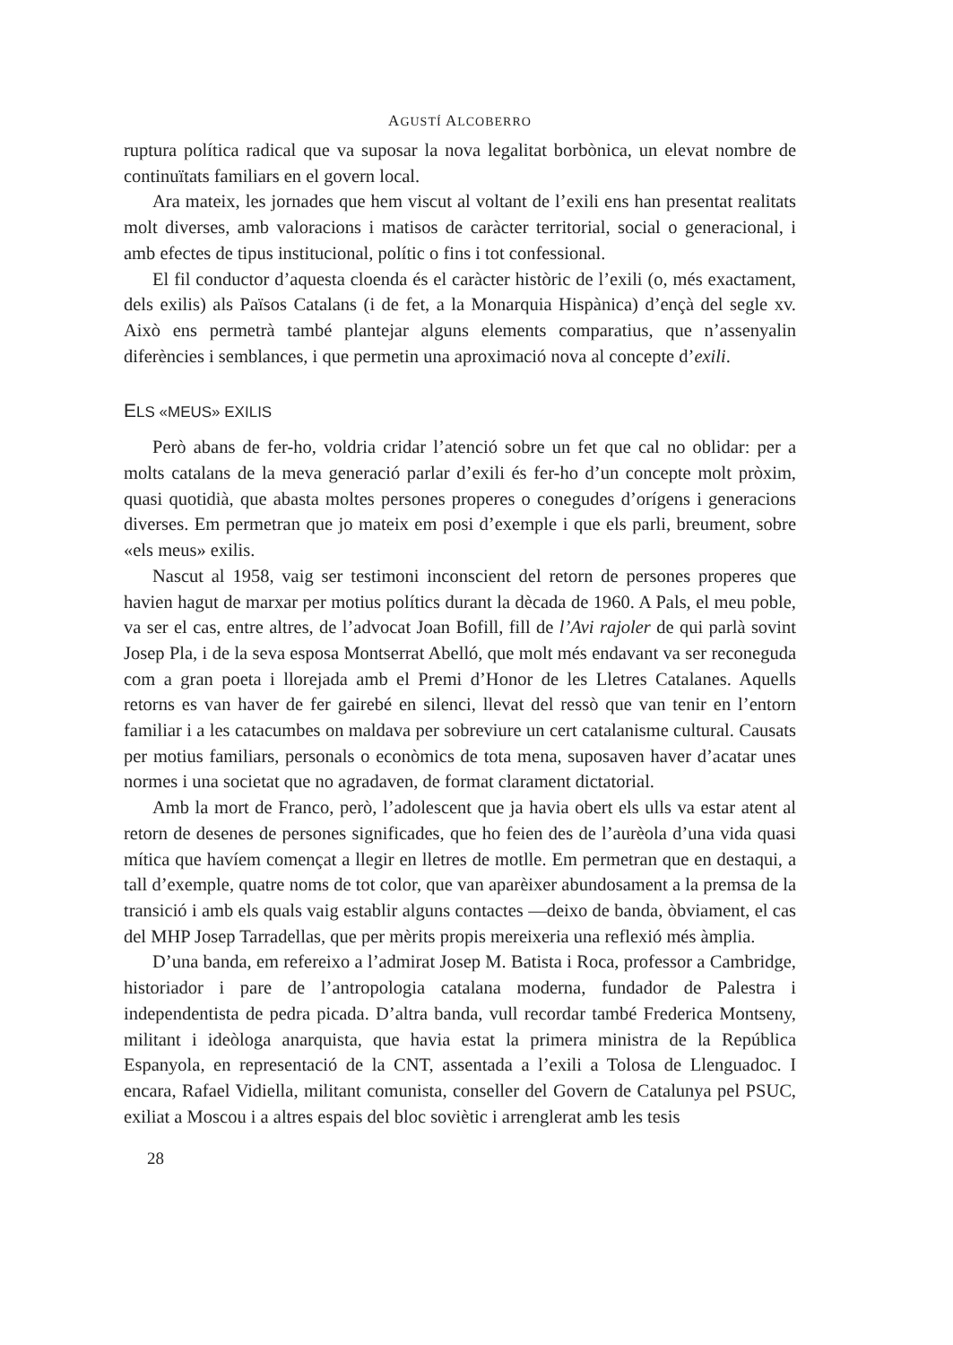AGUSTÍ ALCOBERRO
ruptura política radical que va suposar la nova legalitat borbònica, un elevat nombre de continuïtats familiars en el govern local.
Ara mateix, les jornades que hem viscut al voltant de l’exili ens han presentat realitats molt diverses, amb valoracions i matisos de caràcter territorial, social o generacional, i amb efectes de tipus institucional, polític o fins i tot confessional.
El fil conductor d’aquesta cloenda és el caràcter històric de l’exili (o, més exactament, dels exilis) als Països Catalans (i de fet, a la Monarquia Hispànica) d’ençà del segle xv. Això ens permetrà també plantejar alguns elements comparatius, que n’assenyalin diferències i semblances, i que permetin una aproximació nova al concepte d’exili.
ELS «MEUS» EXILIS
Però abans de fer-ho, voldria cridar l’atenció sobre un fet que cal no oblidar: per a molts catalans de la meva generació parlar d’exili és fer-ho d’un concepte molt pròxim, quasi quotidià, que abasta moltes persones properes o conegudes d’orígens i generacions diverses. Em permetran que jo mateix em posi d’exemple i que els parli, breument, sobre «els meus» exilis.
Nascut al 1958, vaig ser testimoni inconscient del retorn de persones properes que havien hagut de marxar per motius polítics durant la dècada de 1960. A Pals, el meu poble, va ser el cas, entre altres, de l’advocat Joan Bofill, fill de l’Avi rajoler de qui parlà sovint Josep Pla, i de la seva esposa Montserrat Abelló, que molt més endavant va ser reconeguda com a gran poeta i llorejada amb el Premi d’Honor de les Lletres Catalanes. Aquells retorns es van haver de fer gairebé en silenci, llevat del ressò que van tenir en l’entorn familiar i a les catacumbes on maldava per sobreviure un cert catalanisme cultural. Causats per motius familiars, personals o econòmics de tota mena, suposaven haver d’acatar unes normes i una societat que no agradaven, de format clarament dictatorial.
Amb la mort de Franco, però, l’adolescent que ja havia obert els ulls va estar atent al retorn de desenes de persones significades, que ho feien des de l’aurèola d’una vida quasi mítica que havíem començat a llegir en lletres de motlle. Em permetran que en destaqui, a tall d’exemple, quatre noms de tot color, que van aparèixer abundosament a la premsa de la transició i amb els quals vaig establir alguns contactes —deixo de banda, òbviament, el cas del MHP Josep Tarradellas, que per mèrits propis mereixeria una reflexió més àmplia.
D’una banda, em refereixo a l’admirat Josep M. Batista i Roca, professor a Cambridge, historiador i pare de l’antropologia catalana moderna, fundador de Palestra i independentista de pedra picada. D’altra banda, vull recordar també Frederica Montseny, militant i ideòloga anarquista, que havia estat la primera ministra de la República Espanyola, en representació de la CNT, assentada a l’exili a Tolosa de Llenguadoc. I encara, Rafael Vidiella, militant comunista, conseller del Govern de Catalunya pel PSUC, exiliat a Moscou i a altres espais del bloc soviètic i arrenglerat amb les tesis
28